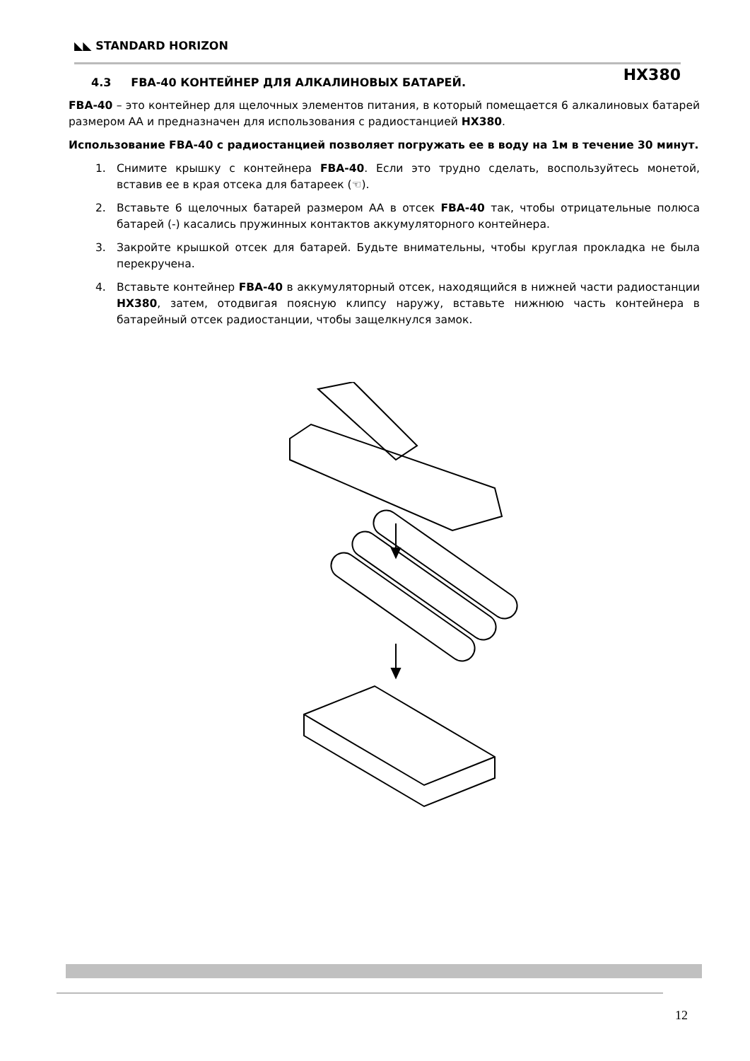◣◣ STANDARD HORIZON
HX380
4.3 FBA-40 КОНТЕЙНЕР ДЛЯ АЛКАЛИНОВЫХ БАТАРЕЙ.
FBA-40 – это контейнер для щелочных элементов питания, в который помещается 6 алкалиновых батарей размером АА и предназначен для использования с радиостанцией HX380.
Использование FBA-40 с радиостанцией позволяет погружать ее в воду на 1м в течение 30 минут.
1. Снимите крышку с контейнера FBA-40. Если это трудно сделать, воспользуйтесь монетой, вставив ее в края отсека для батареек (☜).
2. Вставьте 6 щелочных батарей размером АА в отсек FBA-40 так, чтобы отрицательные полюса батарей (-) касались пружинных контактов аккумуляторного контейнера.
3. Закройте крышкой отсек для батарей. Будьте внимательны, чтобы круглая прокладка не была перекручена.
4. Вставьте контейнер FBA-40 в аккумуляторный отсек, находящийся в нижней части радиостанции HX380, затем, отодвигая поясную клипсу наружу, вставьте нижнюю часть контейнера в батарейный отсек радиостанции, чтобы защелкнулся замок.
12